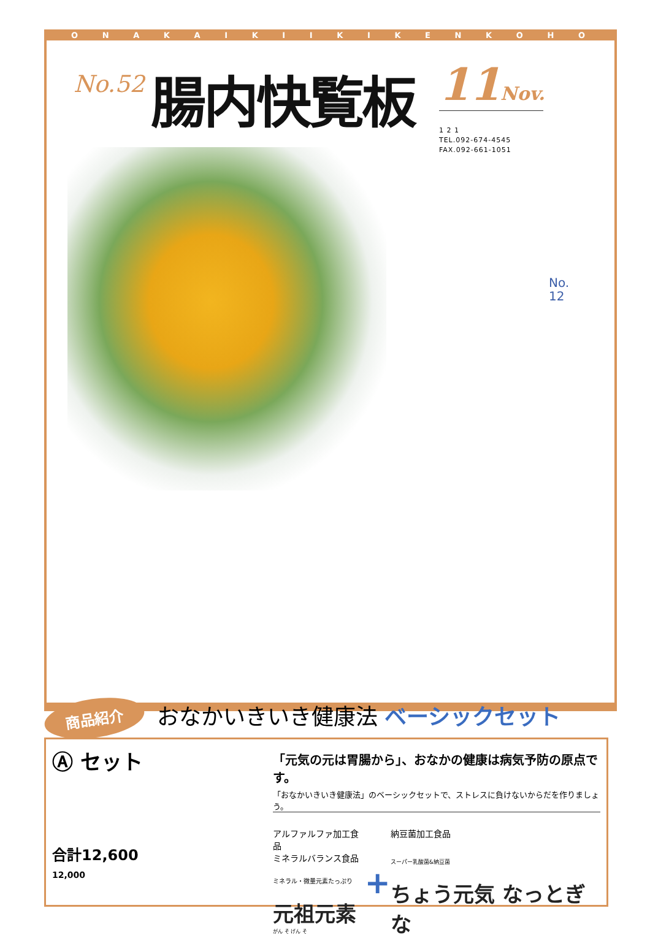ONAKAIKIIKIKENKOHO
No.52
腸内快覧板
11Nov.
1 2 1
TEL.092-674-4545
FAX.092-661-1051
No.
12
商品紹介 おなかいきいき健康法 ベーシックセット
Ⓐ セット
合計12,600
12,000
「元気の元は胃腸から」、おなかの健康は病気予防の原点です。
「おなかいきいき健康法」のベーシックセットで、ストレスに負けないからだを作りましょう。
アルファルファ加工食品
ミネラルバランス食品
ミネラル・微量元素たっぷり
元祖元素
がん そ げん そ
+
納豆菌加工食品
スーパー乳酸菌&納豆菌
ちょう元気 なっとぎな